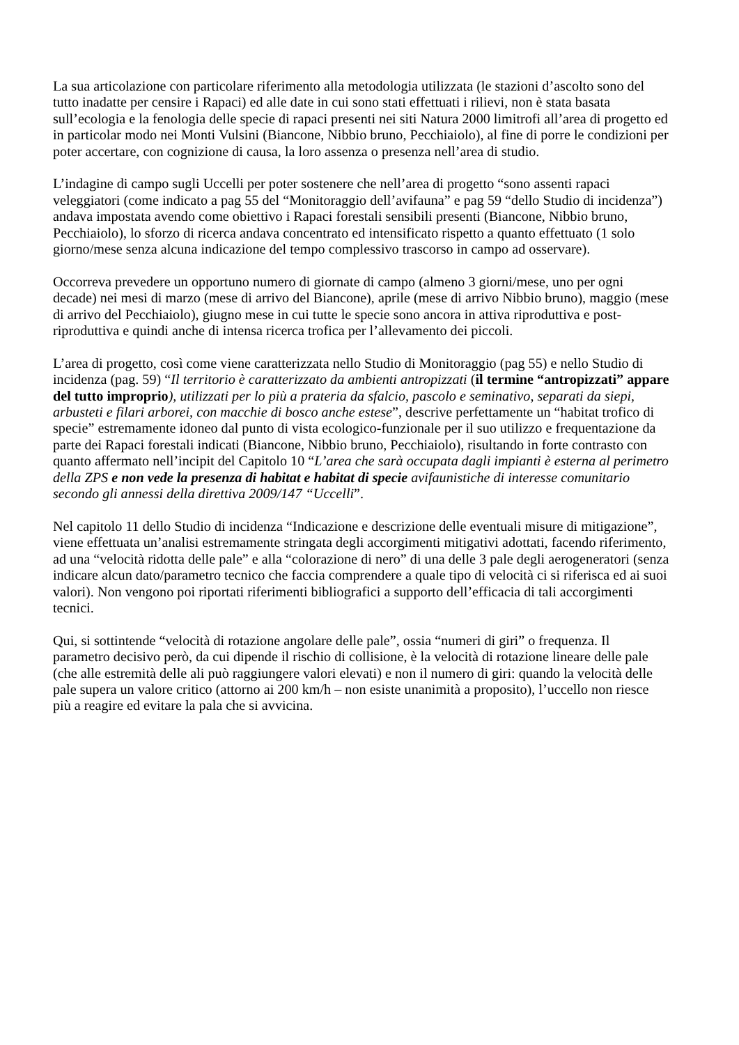La sua articolazione con particolare riferimento alla metodologia utilizzata (le stazioni d’ascolto sono del tutto inadatte per censire i Rapaci) ed alle date in cui sono stati effettuati i rilievi, non è stata basata sull’ecologia e la fenologia delle specie di rapaci presenti nei siti Natura 2000 limitrofi all’area di progetto ed in particolar modo nei Monti Vulsini (Biancone, Nibbio bruno, Pecchiaiolo), al fine di porre le condizioni per poter accertare, con cognizione di causa, la loro assenza o presenza nell’area di studio.
L’indagine di campo sugli Uccelli per poter sostenere che nell’area di progetto “sono assenti rapaci veleggiatori (come indicato a pag 55 del “Monitoraggio dell’avifauna” e pag 59 “dello Studio di incidenza”) andava impostata avendo come obiettivo i Rapaci forestali sensibili presenti (Biancone, Nibbio bruno, Pecchiaiolo), lo sforzo di ricerca andava concentrato ed intensificato rispetto a quanto effettuato (1 solo giorno/mese senza alcuna indicazione del tempo complessivo trascorso in campo ad osservare).
Occorreva prevedere un opportuno numero di giornate di campo (almeno 3 giorni/mese, uno per ogni decade) nei mesi di marzo (mese di arrivo del Biancone), aprile (mese di arrivo Nibbio bruno), maggio (mese di arrivo del Pecchiaiolo), giugno mese in cui tutte le specie sono ancora in attiva riproduttiva e post-riproduttiva e quindi anche di intensa ricerca trofica per l’allevamento dei piccoli.
L’area di progetto, così come viene caratterizzata nello Studio di Monitoraggio (pag 55) e nello Studio di incidenza (pag. 59) “Il territorio è caratterizzato da ambienti antropizzati (il termine “antropizzati” appare del tutto improprio), utilizzati per lo più a prateria da sfalcio, pascolo e seminativo, separati da siepi, arbusteti e filari arborei, con macchie di bosco anche estese”, descrive perfettamente un “habitat trofico di specie” estremamente idoneo dal punto di vista ecologico-funzionale per il suo utilizzo e frequentazione da parte dei Rapaci forestali indicati (Biancone, Nibbio bruno, Pecchiaiolo), risultando in forte contrasto con quanto affermato nell’incipit del Capitolo 10 “L’area che sarà occupata dagli impianti è esterna al perimetro della ZPS e non vede la presenza di habitat e habitat di specie avifaunistiche di interesse comunitario secondo gli annessi della direttiva 2009/147 “Uccelli”.
Nel capitolo 11 dello Studio di incidenza “Indicazione e descrizione delle eventuali misure di mitigazione”, viene effettuata un’analisi estremamente stringata degli accorgimenti mitigativi adottati, facendo riferimento, ad una “velocità ridotta delle pale” e alla “colorazione di nero” di una delle 3 pale degli aerogeneratori (senza indicare alcun dato/parametro tecnico che faccia comprendere a quale tipo di velocità ci si riferisca ed ai suoi valori). Non vengono poi riportati riferimenti bibliografici a supporto dell’efficacia di tali accorgimenti tecnici.
Qui, si sottintende “velocità di rotazione angolare delle pale”, ossia “numeri di giri” o frequenza. Il parametro decisivo però, da cui dipende il rischio di collisione, è la velocità di rotazione lineare delle pale (che alle estremità delle ali può raggiungere valori elevati) e non il numero di giri: quando la velocità delle pale supera un valore critico (attorno ai 200 km/h – non esiste unanimità a proposito), l’uccello non riesce più a reagire ed evitare la pala che si avvicina.